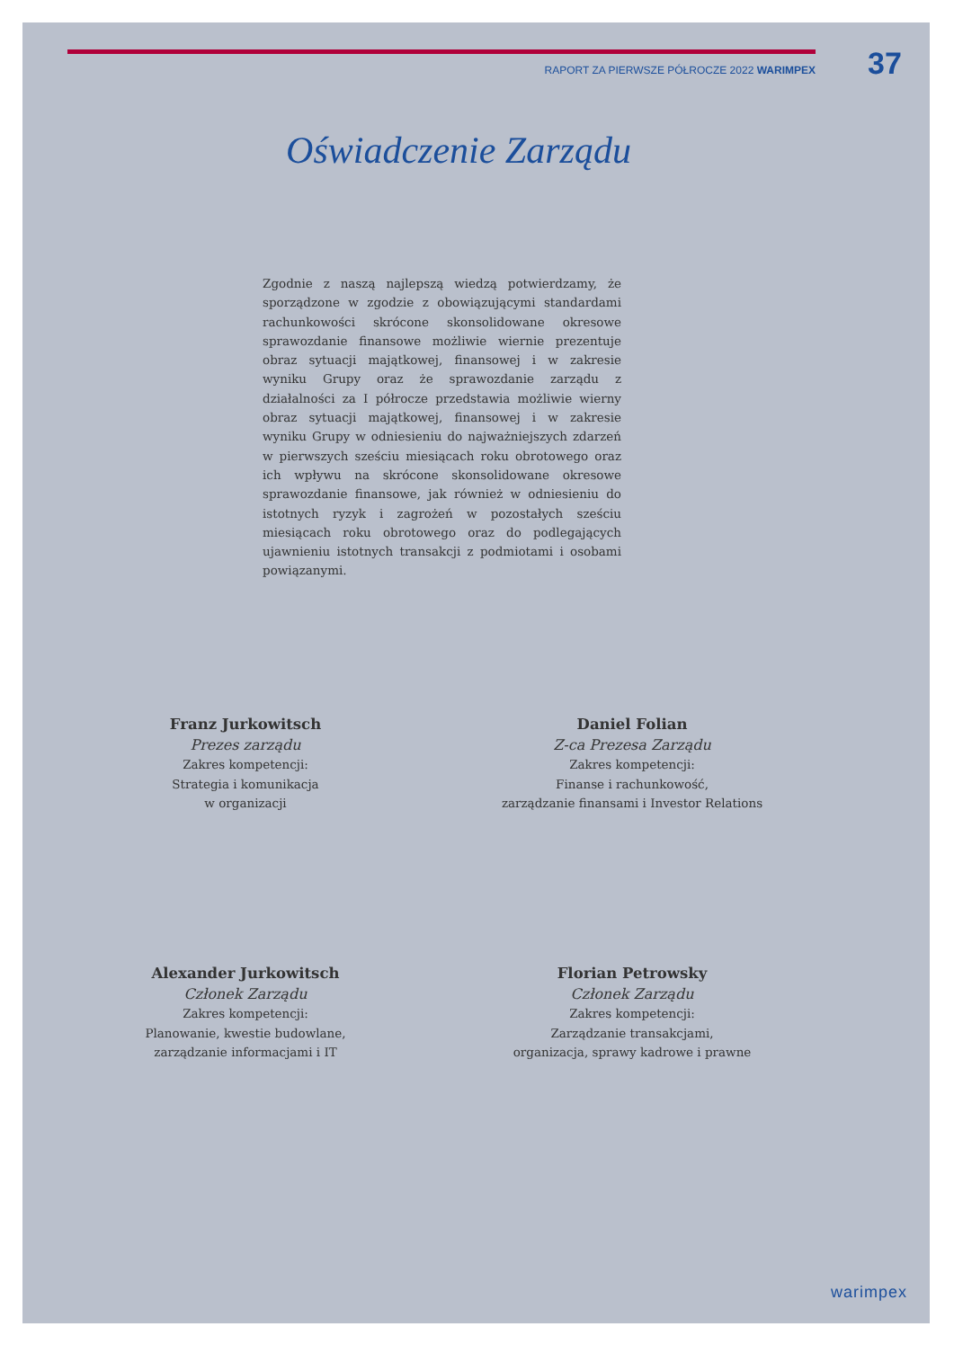RAPORT ZA PIERWSZE PÓŁROCZE 2022 WARIMPEX 37
Oświadczenie Zarządu
Zgodnie z naszą najlepszą wiedzą potwierdzamy, że sporządzone w zgodzie z obowiązującymi standardami rachunkowości skrócone skonsolidowane okresowe sprawozdanie finansowe możliwie wiernie prezentuje obraz sytuacji majątkowej, finansowej i w zakresie wyniku Grupy oraz że sprawozdanie zarządu z działalności za I półrocze przedstawia możliwie wierny obraz sytuacji majątkowej, finansowej i w zakresie wyniku Grupy w odniesieniu do najważniejszych zdarzeń w pierwszych sześciu miesiącach roku obrotowego oraz ich wpływu na skrócone skonsolidowane okresowe sprawozdanie finansowe, jak również w odniesieniu do istotnych ryzyk i zagrożeń w pozostałych sześciu miesiącach roku obrotowego oraz do podlegających ujawnieniu istotnych transakcji z podmiotami i osobami powiązanymi.
Franz Jurkowitsch
Prezes zarządu
Zakres kompetencji:
Strategia i komunikacja
w organizacji
Daniel Folian
Z-ca Prezesa Zarządu
Zakres kompetencji:
Finanse i rachunkowość,
zarządzanie finansami i Investor Relations
Alexander Jurkowitsch
Członek Zarządu
Zakres kompetencji:
Planowanie, kwestie budowlane,
zarządzanie informacjami i IT
Florian Petrowsky
Członek Zarządu
Zakres kompetencji:
Zarządzanie transakcjami,
organizacja, sprawy kadrowe i prawne
warimpex